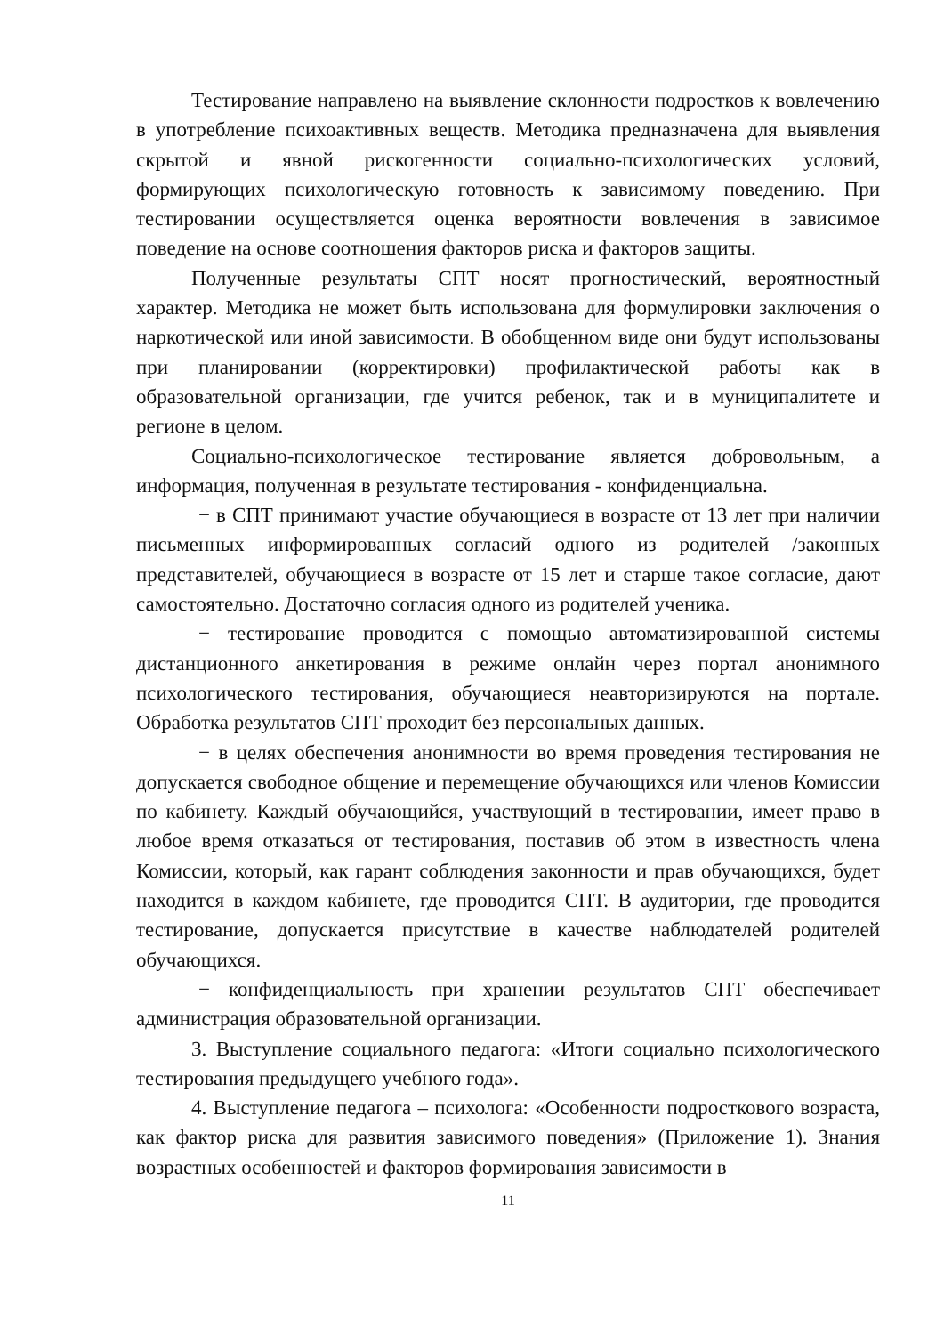Тестирование направлено на выявление склонности подростков к вовлечению в употребление психоактивных веществ. Методика предназначена для выявления скрытой и явной рискогенности социально-психологических условий, формирующих психологическую готовность к зависимому поведению. При тестировании осуществляется оценка вероятности вовлечения в зависимое поведение на основе соотношения факторов риска и факторов защиты.
Полученные результаты СПТ носят прогностический, вероятностный характер. Методика не может быть использована для формулировки заключения о наркотической или иной зависимости. В обобщенном виде они будут использованы при планировании (корректировки) профилактической работы как в образовательной организации, где учится ребенок, так и в муниципалитете и регионе в целом.
Социально-психологическое тестирование является добровольным, а информация, полученная в результате тестирования - конфиденциальна.
− в СПТ принимают участие обучающиеся в возрасте от 13 лет при наличии письменных информированных согласий одного из родителей /законных представителей, обучающиеся в возрасте от 15 лет и старше такое согласие, дают самостоятельно. Достаточно согласия одного из родителей ученика.
− тестирование проводится с помощью автоматизированной системы дистанционного анкетирования в режиме онлайн через портал анонимного психологического тестирования, обучающиеся неавторизируются на портале. Обработка результатов СПТ проходит без персональных данных.
− в целях обеспечения анонимности во время проведения тестирования не допускается свободное общение и перемещение обучающихся или членов Комиссии по кабинету. Каждый обучающийся, участвующий в тестировании, имеет право в любое время отказаться от тестирования, поставив об этом в известность члена Комиссии, который, как гарант соблюдения законности и прав обучающихся, будет находится в каждом кабинете, где проводится СПТ. В аудитории, где проводится тестирование, допускается присутствие в качестве наблюдателей родителей обучающихся.
− конфиденциальность при хранении результатов СПТ обеспечивает администрация образовательной организации.
3. Выступление социального педагога: «Итоги социально психологического тестирования предыдущего учебного года».
4. Выступление педагога – психолога: «Особенности подросткового возраста, как фактор риска для развития зависимого поведения» (Приложение 1). Знания возрастных особенностей и факторов формирования зависимости в
11